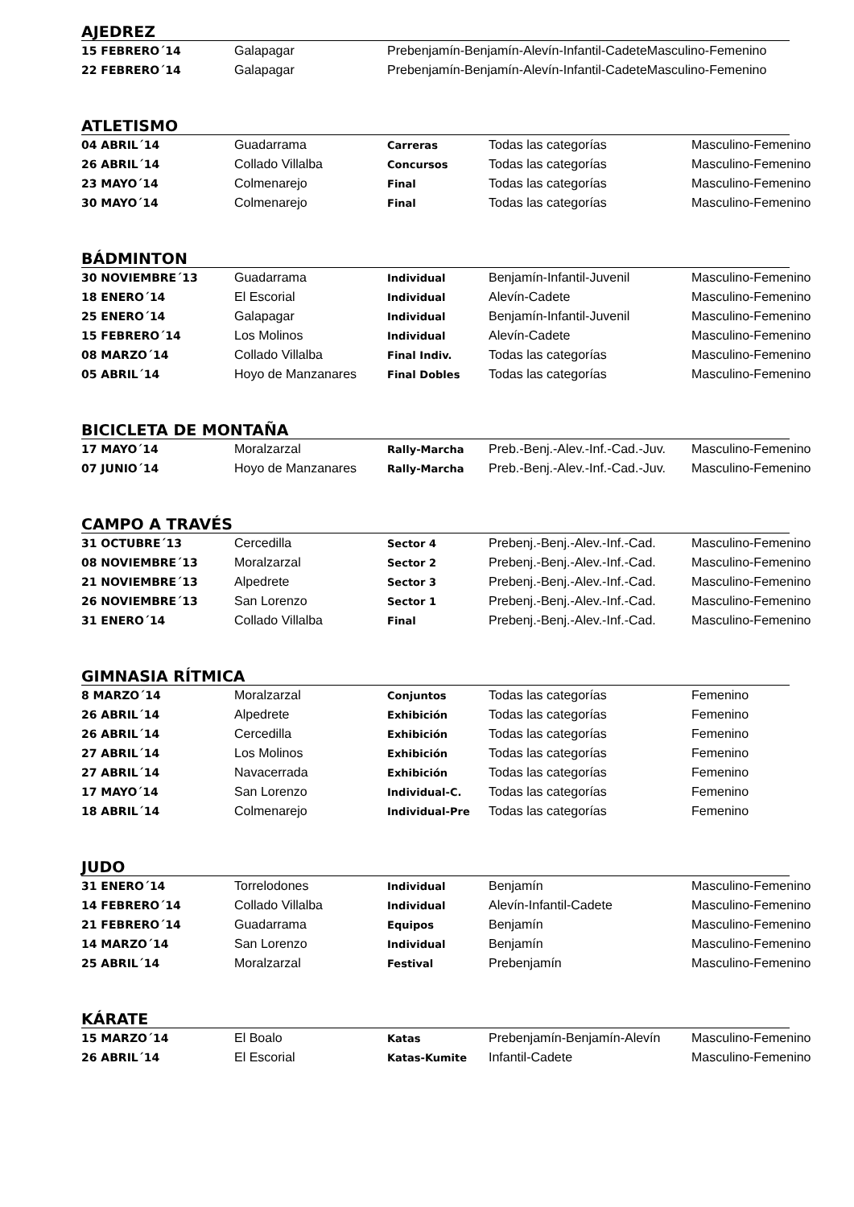AJEDREZ
| 15 FEBRERO´14 | Galapagar | Prebenjamín-Benjamín-Alevín-Infantil-Cadete | Masculino-Femenino |
| 22 FEBRERO´14 | Galapagar | Prebenjamín-Benjamín-Alevín-Infantil-Cadete | Masculino-Femenino |
ATLETISMO
| 04 ABRIL´14 | Guadarrama | Carreras | Todas las categorías | Masculino-Femenino |
| 26 ABRIL´14 | Collado Villalba | Concursos | Todas las categorías | Masculino-Femenino |
| 23 MAYO´14 | Colmenarejo | Final | Todas las categorías | Masculino-Femenino |
| 30 MAYO´14 | Colmenarejo | Final | Todas las categorías | Masculino-Femenino |
BÁDMINTON
| 30 NOVIEMBRE´13 | Guadarrama | Individual | Benjamín-Infantil-Juvenil | Masculino-Femenino |
| 18 ENERO´14 | El Escorial | Individual | Alevín-Cadete | Masculino-Femenino |
| 25 ENERO´14 | Galapagar | Individual | Benjamín-Infantil-Juvenil | Masculino-Femenino |
| 15 FEBRERO´14 | Los Molinos | Individual | Alevín-Cadete | Masculino-Femenino |
| 08 MARZO´14 | Collado Villalba | Final Indiv. | Todas las categorías | Masculino-Femenino |
| 05 ABRIL´14 | Hoyo de Manzanares | Final Dobles | Todas las categorías | Masculino-Femenino |
BICICLETA DE MONTAÑA
| 17 MAYO´14 | Moralzarzal | Rally-Marcha | Preb.-Benj.-Alev.-Inf.-Cad.-Juv. | Masculino-Femenino |
| 07 JUNIO´14 | Hoyo de Manzanares | Rally-Marcha | Preb.-Benj.-Alev.-Inf.-Cad.-Juv. | Masculino-Femenino |
CAMPO A TRAVÉS
| 31 OCTUBRE´13 | Cercedilla | Sector 4 | Prebenj.-Benj.-Alev.-Inf.-Cad. | Masculino-Femenino |
| 08 NOVIEMBRE´13 | Moralzarzal | Sector 2 | Prebenj.-Benj.-Alev.-Inf.-Cad. | Masculino-Femenino |
| 21 NOVIEMBRE´13 | Alpedrete | Sector 3 | Prebenj.-Benj.-Alev.-Inf.-Cad. | Masculino-Femenino |
| 26 NOVIEMBRE´13 | San Lorenzo | Sector 1 | Prebenj.-Benj.-Alev.-Inf.-Cad. | Masculino-Femenino |
| 31 ENERO´14 | Collado Villalba | Final | Prebenj.-Benj.-Alev.-Inf.-Cad. | Masculino-Femenino |
GIMNASIA RÍTMICA
| 8 MARZO´14 | Moralzarzal | Conjuntos | Todas las categorías | Femenino |
| 26 ABRIL´14 | Alpedrete | Exhibición | Todas las categorías | Femenino |
| 26 ABRIL´14 | Cercedilla | Exhibición | Todas las categorías | Femenino |
| 27 ABRIL´14 | Los Molinos | Exhibición | Todas las categorías | Femenino |
| 27 ABRIL´14 | Navacerrada | Exhibición | Todas las categorías | Femenino |
| 17 MAYO´14 | San Lorenzo | Individual-C. | Todas las categorías | Femenino |
| 18 ABRIL´14 | Colmenarejo | Individual-Pre | Todas las categorías | Femenino |
JUDO
| 31 ENERO´14 | Torrelodones | Individual | Benjamín | Masculino-Femenino |
| 14 FEBRERO´14 | Collado Villalba | Individual | Alevín-Infantil-Cadete | Masculino-Femenino |
| 21 FEBRERO´14 | Guadarrama | Equipos | Benjamín | Masculino-Femenino |
| 14 MARZO´14 | San Lorenzo | Individual | Benjamín | Masculino-Femenino |
| 25 ABRIL´14 | Moralzarzal | Festival | Prebenjamín | Masculino-Femenino |
KÁRATE
| 15 MARZO´14 | El Boalo | Katas | Prebenjamín-Benjamín-Alevín | Masculino-Femenino |
| 26 ABRIL´14 | El Escorial | Katas-Kumite | Infantil-Cadete | Masculino-Femenino |